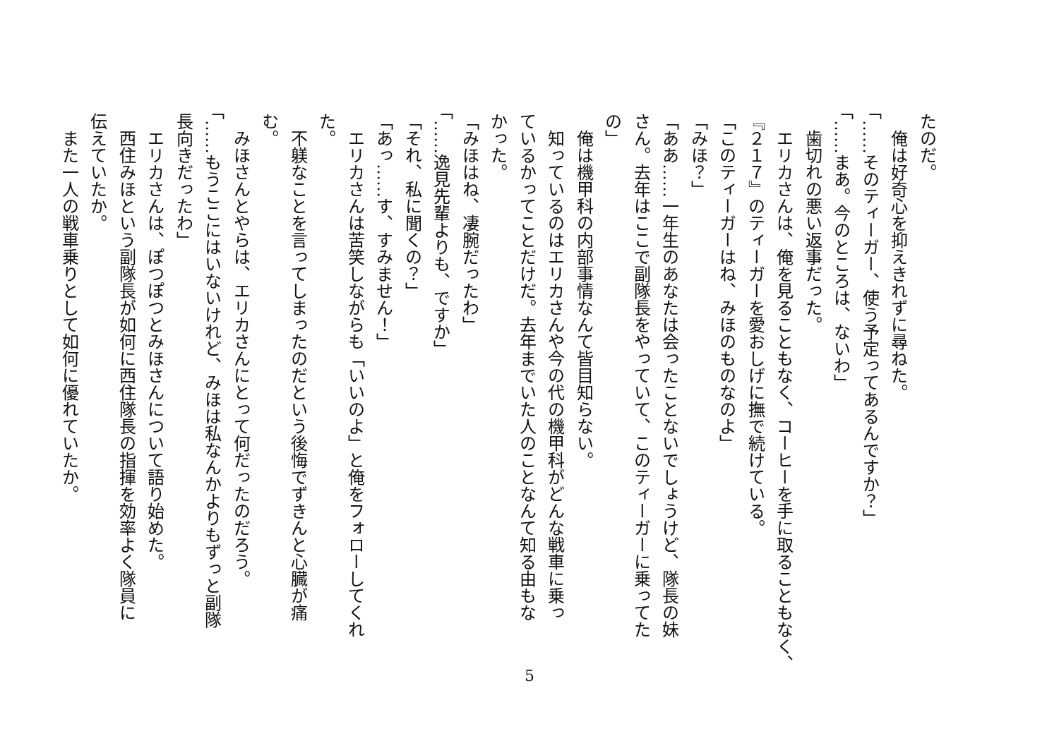たのだ。
　俺は好奇心を抑えきれずに尋ねた。
「……そのティーガー、使う予定ってあるんですか？」
「……まあ。今のところは、ないわ」
　歯切れの悪い返事だった。
　エリカさんは、俺を見ることもなく、コーヒーを手に取ることもなく、
『２１７』のティーガーを愛おしげに撫で続けている。
「このティーガーはね、みほのものなのよ」
「みほ？」
「ああ……一年生のあなたは会ったことないでしょうけど、隊長の妹
さん。去年はここで副隊長をやっていて、このティーガーに乗ってた
の」
　俺は機甲科の内部事情なんて皆目知らない。
　知っているのはエリカさんや今の代の機甲科がどんな戦車に乗っ
ているかってことだけだ。去年までいた人のことなんて知る由もな
かった。
「みほはね、凄腕だったわ」
「……逸見先輩よりも、ですか」
「それ、私に聞くの？」
「あっ……す、すみません！」
　エリカさんは苦笑しながらも「いいのよ」と俺をフォローしてくれ
た。
　不躾なことを言ってしまったのだという後悔でずきんと心臓が痛
む。
　みほさんとやらは、エリカさんにとって何だったのだろう。
「……もうここにはいないけれど、みほは私なんかよりもずっと副隊
長向きだったわ」
　エリカさんは、ぽつぽつとみほさんについて語り始めた。
　西住みほという副隊長が如何に西住隊長の指揮を効率よく隊員に
伝えていたか。
　また一人の戦車乗りとして如何に優れていたか。
5